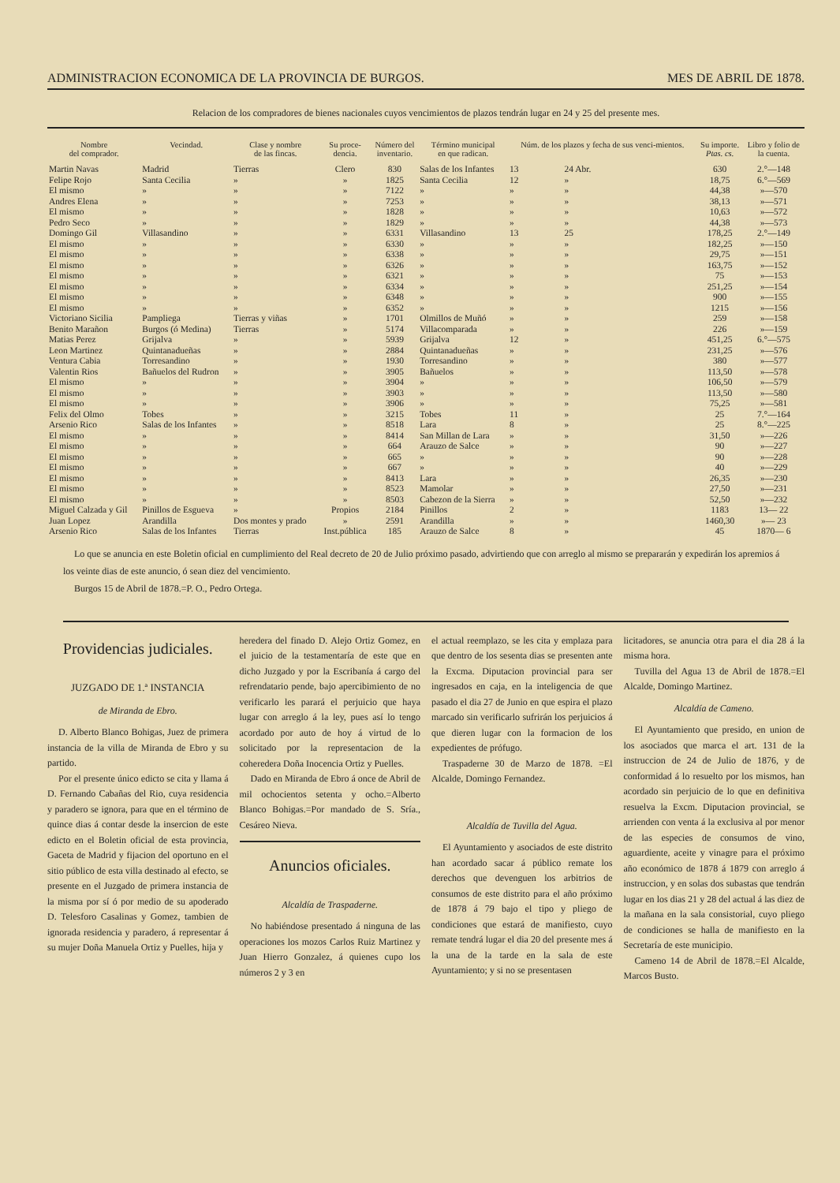ADMINISTRACION ECONOMICA DE LA PROVINCIA DE BURGOS. MES DE ABRIL DE 1878.
Relacion de los compradores de bienes nacionales cuyos vencimientos de plazos tendrán lugar en 24 y 25 del presente mes.
| Nombre del comprador. | Vecindad. | Clase y nombre de las fincas. | Su proce- dencia. | Número del inventario. | Término municipal en que radican. | Núm. de los plazos y fecha de sus venci-mientos. | | Su importe. Ptas. cs. | Libro y folio de la cuenta. |
| --- | --- | --- | --- | --- | --- | --- | --- | --- | --- |
| Martin Navas | Madrid | Tierras | Clero | 830 | Salas de los Infantes | 13 | 24 Abr. | 630 | 2.°—148 |
| Felipe Rojo | Santa Cecilia | » | » | 1825 | Santa Cecilia | 12 | » | 18,75 | 6.°—569 |
| El mismo | » | » | » | 7122 | » | » | » | 44,38 | »—570 |
| Andres Elena | » | » | » | 7253 | » | » | » | 38,13 | »—571 |
| El mismo | » | » | » | 1828 | » | » | » | 10,63 | »—572 |
| Pedro Seco | » | » | » | 1829 | » | » | » | 44,38 | »—573 |
| Domingo Gil | Villasandino | » | » | 6331 | Villasandino | 13 | 25 | 178,25 | 2.°—149 |
| El mismo | » | » | » | 6330 | » | » | » | 182,25 | »—150 |
| El mismo | » | » | » | 6338 | » | » | » | 29,75 | »—151 |
| El mismo | » | » | » | 6326 | » | » | » | 163,75 | »—152 |
| El mismo | » | » | » | 6321 | » | » | » | 75 | »—153 |
| El mismo | » | » | » | 6334 | » | » | » | 251,25 | »—154 |
| El mismo | » | » | » | 6348 | » | » | » | 900 | »—155 |
| El mismo | » | » | » | 6352 | » | » | » | 1215 | »—156 |
| Victoriano Sicilia | Pampliega | Tierras y viñas | » | 1701 | Olmillos de Muñó | » | » | 259 | »—158 |
| Benito Marañon | Burgos (ó Medina) | Tierras | » | 5174 | Villacomparada | » | » | 226 | »—159 |
| Matias Perez | Grijalva | » | » | 5939 | Grijalva | 12 | » | 451,25 | 6.°—575 |
| Leon Martinez | Quintanadueñas | » | » | 2884 | Quintanadueñas | » | » | 231,25 | »—576 |
| Ventura Cabia | Torresandino | » | » | 1930 | Torresandino | » | » | 380 | »—577 |
| Valentin Rios | Bañuelos del Rudron | » | » | 3905 | Bañuelos | » | » | 113,50 | »—578 |
| El mismo | » | » | » | 3904 | » | » | » | 106,50 | »—579 |
| El mismo | » | » | » | 3903 | » | » | » | 113,50 | »—580 |
| El mismo | » | » | » | 3906 | » | » | » | 75,25 | »—581 |
| Felix del Olmo | Tobes | » | » | 3215 | Tobes | 11 | » | 25 | 7.°—164 |
| Arsenio Rico | Salas de los Infantes | » | » | 8518 | Lara | 8 | » | 25 | 8.°—225 |
| El mismo | » | » | » | 8414 | San Millan de Lara | » | » | 31,50 | »—226 |
| El mismo | » | » | » | 664 | Arauzo de Salce | » | » | 90 | »—227 |
| El mismo | » | » | » | 665 | » | » | » | 90 | »—228 |
| El mismo | » | » | » | 667 | » | » | » | 40 | »—229 |
| El mismo | » | » | » | 8413 | Lara | » | » | 26,35 | »—230 |
| El mismo | » | » | » | 8523 | Mamolar | » | » | 27,50 | »—231 |
| El mismo | » | » | » | 8503 | Cabezon de la Sierra | » | » | 52,50 | »—232 |
| Miguel Calzada y Gil | Pinillos de Esgueva | » | Propios | 2184 | Pinillos | 2 | » | 1183 | 13— 22 |
| Juan Lopez | Arandilla | Dos montes y prado | » | 2591 | Arandilla | » | » | 1460,30 | »— 23 |
| Arsenio Rico | Salas de los Infantes | Tierras | Inst.pública | 185 | Arauzo de Salce | 8 | » | 45 | 1870— 6 |
Lo que se anuncia en este Boletin oficial en cumplimiento del Real decreto de 20 de Julio próximo pasado, advirtiendo que con arreglo al mismo se prepararán y expedirán los apremios á los veinte dias de este anuncio, ó sean diez del vencimiento.
Burgos 15 de Abril de 1878.=P. O., Pedro Ortega.
Providencias judiciales.
JUZGADO DE 1.ª INSTANCIA
de Miranda de Ebro.
D. Alberto Blanco Bohigas, Juez de primera instancia de la villa de Miranda de Ebro y su partido.
Por el presente único edicto se cita y llama á D. Fernando Cabañas del Rio, cuya residencia y paradero se ignora, para que en el término de quince dias á contar desde la insercion de este edicto en el Boletin oficial de esta provincia, Gaceta de Madrid y fijacion del oportuno en el sitio público de esta villa destinado al efecto, se presente en el Juzgado de primera instancia de la misma por sí ó por medio de su apoderado D. Telesforo Casalinas y Gomez, tambien de ignorada residencia y paradero, á representar á su mujer Doña Manuela Ortiz y Puelles, hija y
heredera del finado D. Alejo Ortiz Gomez, en el juicio de la testamentaría de este que en dicho Juzgado y por la Escribanía á cargo del refrendatario pende, bajo apercibimiento de no verificarlo les parará el perjuicio que haya lugar con arreglo á la ley, pues así lo tengo acordado por auto de hoy á virtud de lo solicitado por la representacion de la coheredera Doña Inocencia Ortiz y Puelles.
Dado en Miranda de Ebro á once de Abril de mil ochocientos setenta y ocho.=Alberto Blanco Bohigas.=Por mandado de S. Sría., Cesáreo Nieva.
Anuncios oficiales.
Alcaldía de Traspaderne.
No habiéndose presentado á ninguna de las operaciones los mozos Carlos Ruiz Martinez y Juan Hierro Gonzalez, á quienes cupo los números 2 y 3 en
el actual reemplazo, se les cita y emplaza para que dentro de los sesenta dias se presenten ante la Excma. Diputacion provincial para ser ingresados en caja, en la inteligencia de que pasado el dia 27 de Junio en que espira el plazo marcado sin verificarlo sufrirán los perjuicios á que dieren lugar con la formacion de los expedientes de prófugo.
Traspaderne 30 de Marzo de 1878. =El Alcalde, Domingo Fernandez.
Alcaldía de Tuvilla del Agua.
El Ayuntamiento y asociados de este distrito han acordado sacar á público remate los derechos que devenguen los arbitrios de consumos de este distrito para el año próximo de 1878 á 79 bajo el tipo y pliego de condiciones que estará de manifiesto, cuyo remate tendrá lugar el dia 20 del presente mes á la una de la tarde en la sala de este Ayuntamiento; y si no se presentasen
licitadores, se anuncia otra para el dia 28 á la misma hora.
Tuvilla del Agua 13 de Abril de 1878.=El Alcalde, Domingo Martinez.
Alcaldía de Cameno.
El Ayuntamiento que presido, en union de los asociados que marca el art. 131 de la instruccion de 24 de Julio de 1876, y de conformidad á lo resuelto por los mismos, han acordado sin perjuicio de lo que en definitiva resuelva la Excm. Diputacion provincial, se arrienden con venta á la exclusiva al por menor de las especies de consumos de vino, aguardiente, aceite y vinagre para el próximo año económico de 1878 á 1879 con arreglo á instruccion, y en solas dos subastas que tendrán lugar en los dias 21 y 28 del actual á las diez de la mañana en la sala consistorial, cuyo pliego de condiciones se halla de manifiesto en la Secretaría de este municipio.
Cameno 14 de Abril de 1878.=El Alcalde, Marcos Busto.